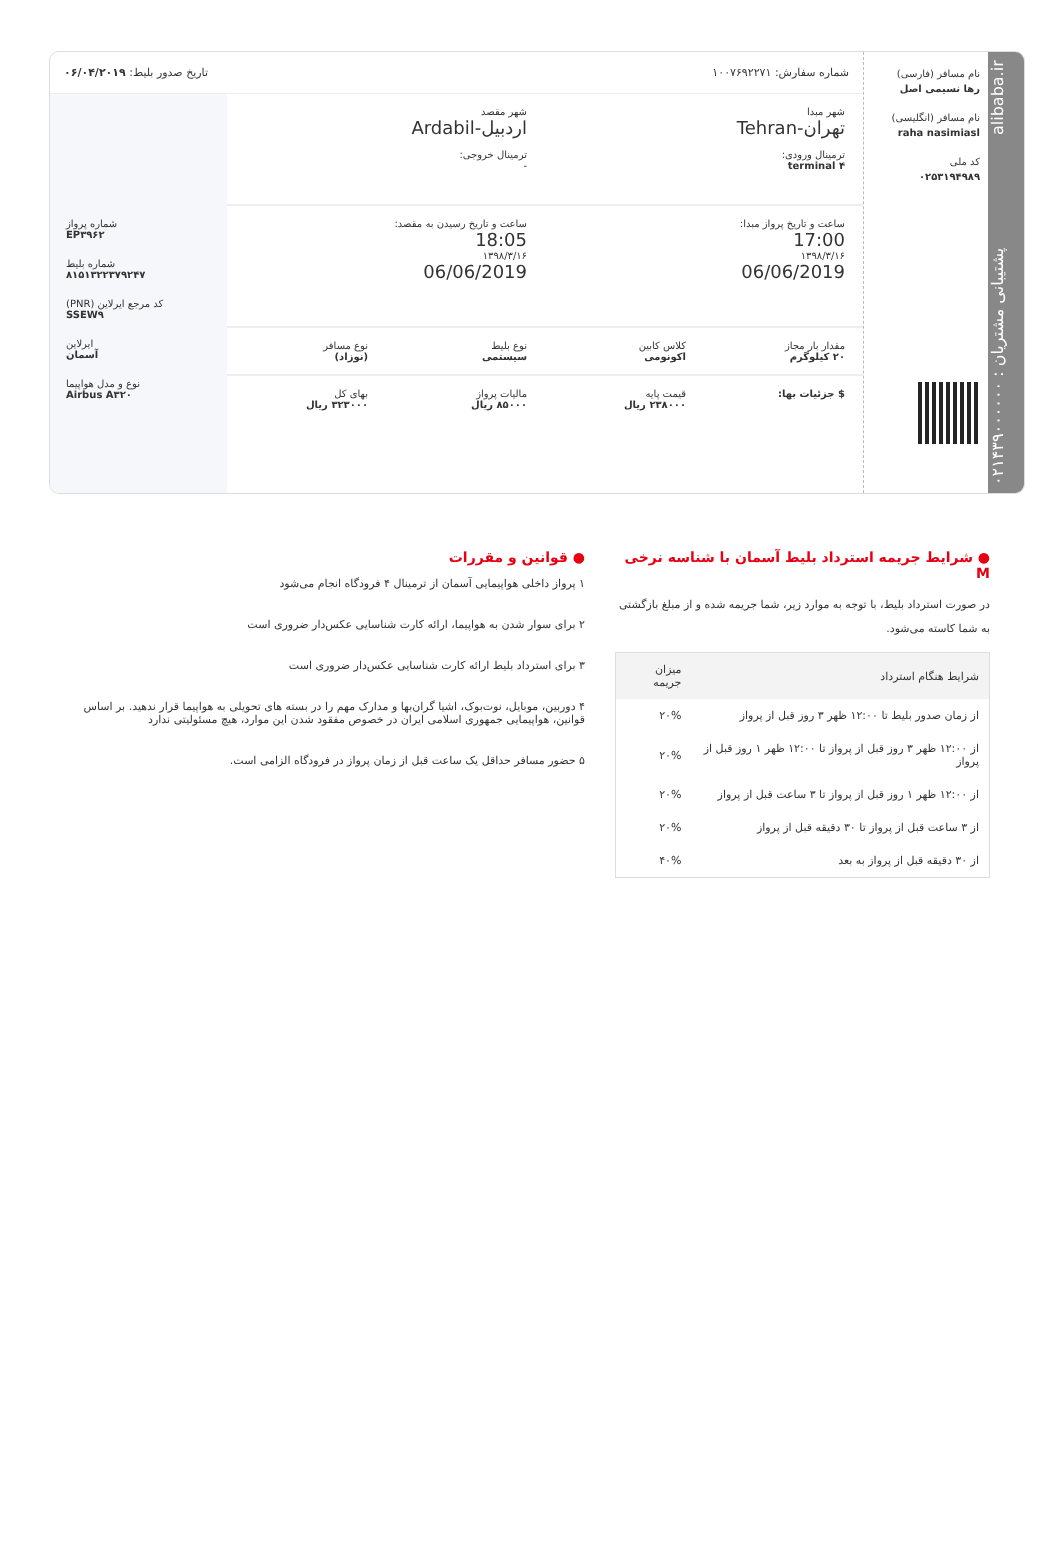alibaba.ir پشتیبانی مشتریان : ۰۲۱۴۳۹۰۰۰۰۰۰
نام مسافر (فارسی)
رها نسیمی اصل
نام مسافر (انگلیسی)
raha nasimiasl
کد ملی
۰۲۵۳۱۹۴۹۸۹
شماره سفارش: ۱۰۰۷۶۹۲۲۷۱ تاریخ صدور بلیط: ۰۶/۰۴/۲۰۱۹
شهر مبدا
تهران-Tehran
ترمینال ورودی:
terminal ۴
شهر مقصد
اردبیل-Ardabil
ترمینال خروجی:
-
ساعت و تاریخ پرواز مبدا:
17:00
۱۳۹۸/۳/۱۶
06/06/2019
ساعت و تاریخ رسیدن به مقصد:
18:05
۱۳۹۸/۳/۱۶
06/06/2019
مقدار بار مجاز
۲۰ کیلوگرم
کلاس کابین
اکونومی
نوع بلیط
سیستمی
نوع مسافر
(نوزاد)
$ جزئیات بها: قیمت پایه
۲۳۸۰۰۰ ریال
مالیات پرواز
۸۵۰۰۰ ریال
بهای کل
۳۲۳۰۰۰ ریال
شماره پرواز
EP۳۹۶۲
شماره بلیط
۸۱۵۱۳۲۲۳۷۹۲۴۷
کد مرجع ایرلاین (PNR)
SSEW۹
ایرلاین
آسمان
نوع و مدل هواپیما
Airbus A۳۲۰
● شرایط جریمه استرداد بلیط آسمان با شناسه نرخی M
در صورت استرداد بلیط، با توجه به موارد زیر، شما جریمه شده و از مبلغ بازگشتی به شما کاسته می‌شود.
| شرایط هنگام استرداد | میزان جریمه |
| --- | --- |
| از زمان صدور بلیط تا ۱۲:۰۰ ظهر ۳ روز قبل از پرواز | ۲۰% |
| از ۱۲:۰۰ ظهر ۳ روز قبل از پرواز تا ۱۲:۰۰ ظهر ۱ روز قبل از پرواز | ۲۰% |
| از ۱۲:۰۰ ظهر ۱ روز قبل از پرواز تا ۳ ساعت قبل از پرواز | ۲۰% |
| از ۳ ساعت قبل از پرواز تا ۳۰ دقیقه قبل از پرواز | ۲۰% |
| از ۳۰ دقیقه قبل از پرواز به بعد | ۴۰% |
● قوانین و مقررات
۱ پرواز داخلی هواپیمایی آسمان از ترمینال ۴ فرودگاه انجام می‌شود
۲ برای سوار شدن به هواپیما، ارائه کارت شناسایی عکس‌دار ضروری است
۳ برای استرداد بلیط ارائه کارت شناسایی عکس‌دار ضروری است
۴ دوربین، موبایل، نوت‌بوک، اشیا گران‌بها و مدارک مهم را در بسته های تحویلی به هواپیما قرار ندهید. بر اساس قوانین، هواپیمایی جمهوری اسلامی ایران در خصوص مفقود شدن این موارد، هیچ مسئولیتی ندارد
۵ حضور مسافر حداقل یک ساعت قبل از زمان پرواز در فرودگاه الزامی است.